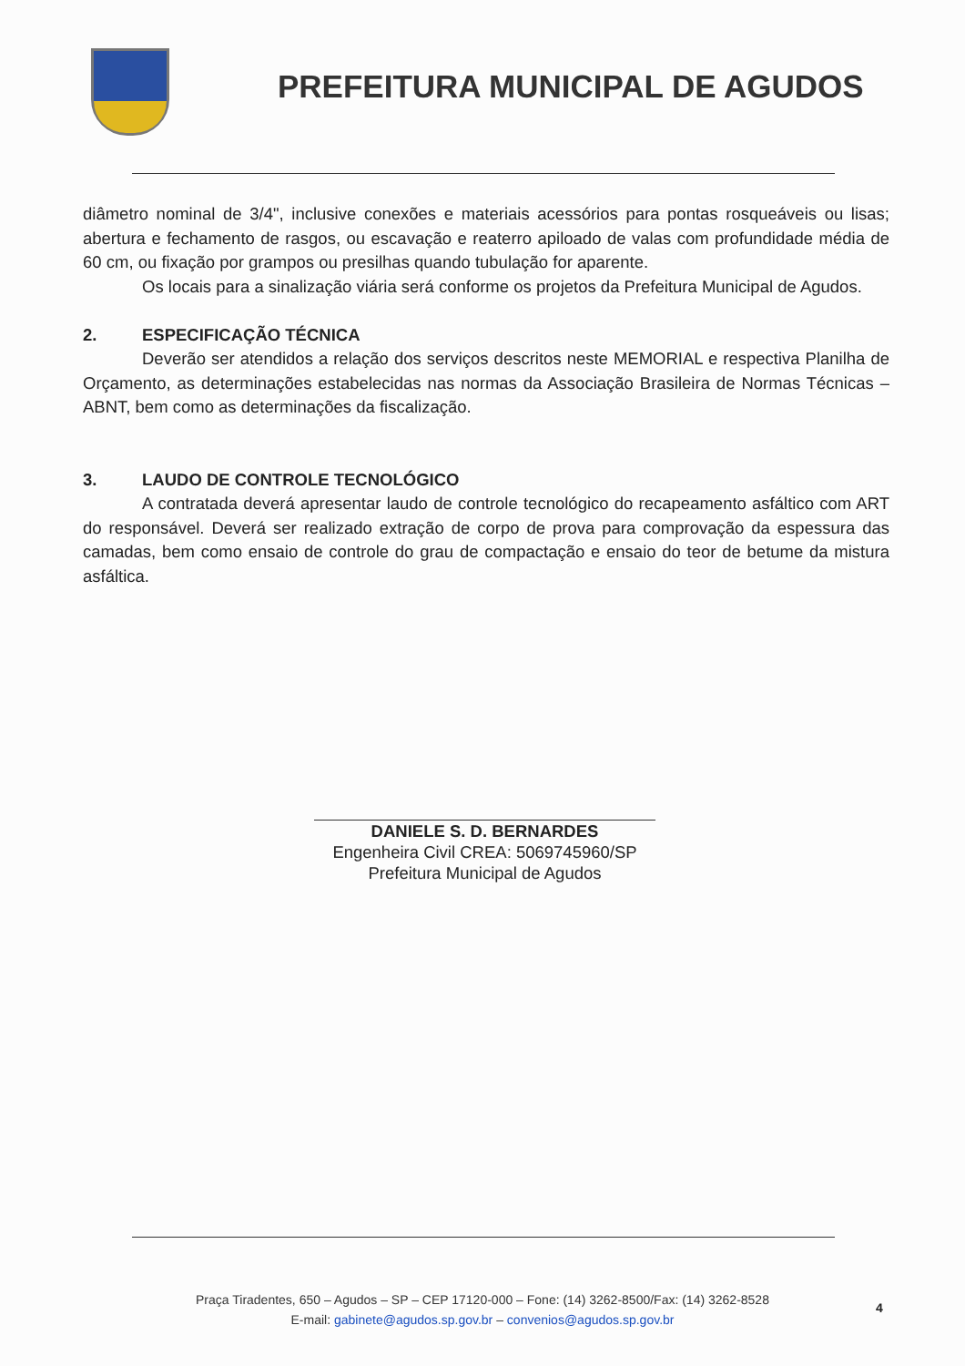PREFEITURA MUNICIPAL DE AGUDOS
diâmetro nominal de 3/4", inclusive conexões e materiais acessórios para pontas rosqueáveis ou lisas; abertura e fechamento de rasgos, ou escavação e reaterro apiloado de valas com profundidade média de 60 cm, ou fixação por grampos ou presilhas quando tubulação for aparente.
Os locais para a sinalização viária será conforme os projetos da Prefeitura Municipal de Agudos.
2. ESPECIFICAÇÃO TÉCNICA
Deverão ser atendidos a relação dos serviços descritos neste MEMORIAL e respectiva Planilha de Orçamento, as determinações estabelecidas nas normas da Associação Brasileira de Normas Técnicas – ABNT, bem como as determinações da fiscalização.
3. LAUDO DE CONTROLE TECNOLÓGICO
A contratada deverá apresentar laudo de controle tecnológico do recapeamento asfáltico com ART do responsável. Deverá ser realizado extração de corpo de prova para comprovação da espessura das camadas, bem como ensaio de controle do grau de compactação e ensaio do teor de betume da mistura asfáltica.
DANIELE S. D. BERNARDES
Engenheira Civil CREA: 5069745960/SP
Prefeitura Municipal de Agudos
Praça Tiradentes, 650 – Agudos – SP – CEP 17120-000 – Fone: (14) 3262-8500/Fax: (14) 3262-8528
E-mail: gabinete@agudos.sp.gov.br – convenios@agudos.sp.gov.br
4